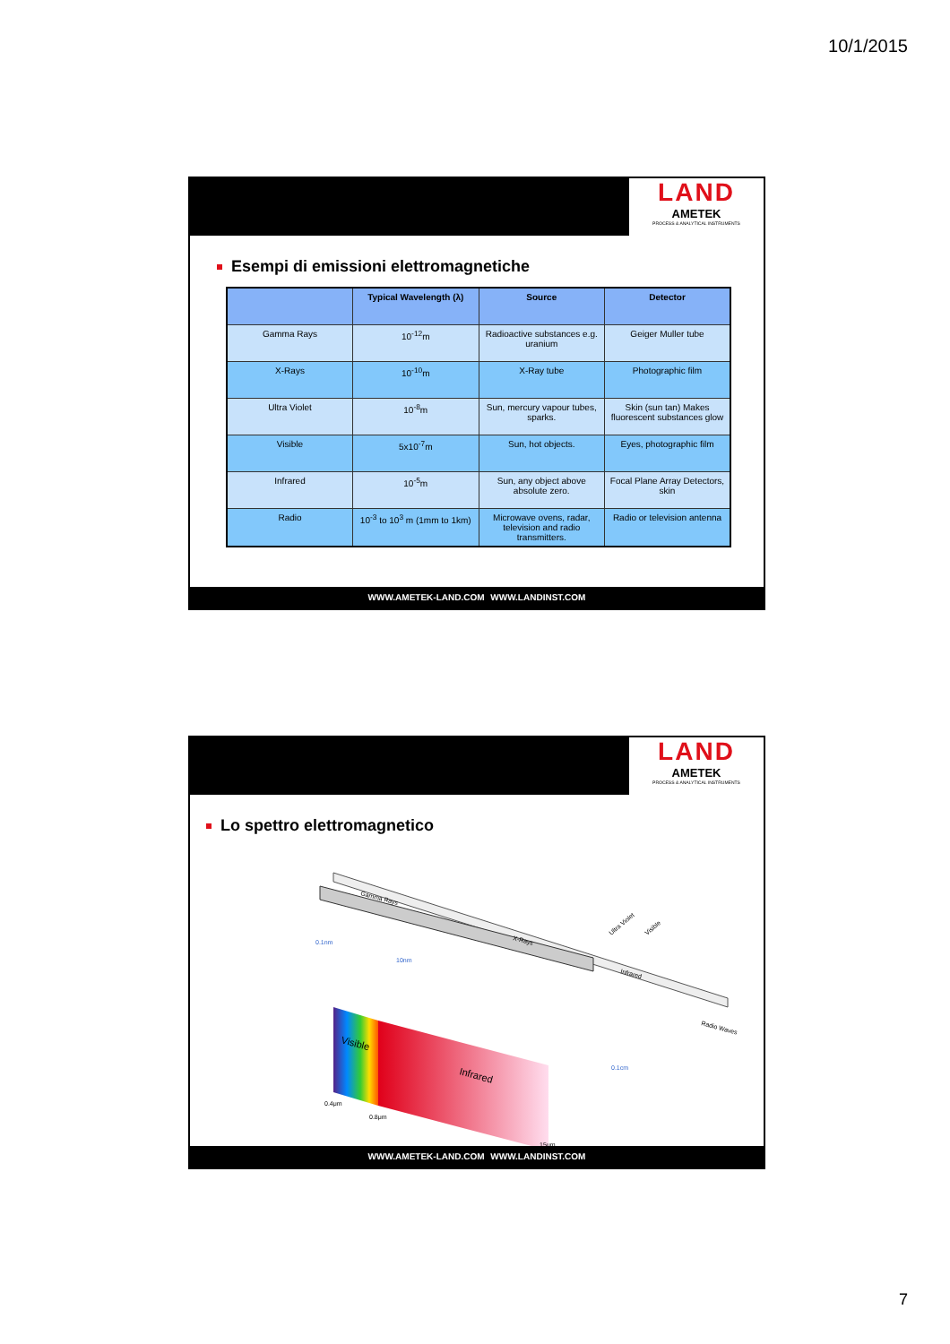10/1/2015
LAND
AMETEK
PROCESS & ANALYTICAL INSTRUMENTS
Esempi di emissioni elettromagnetiche
| | Typical Wavelength (λ) | Source | Detector |
| --- | --- | --- | --- |
| Gamma Rays | 10<sup>-12</sup>m | Radioactive substances e.g. uranium | Geiger Muller tube |
| X-Rays | 10<sup>-10</sup>m | X-Ray tube | Photographic film |
| Ultra Violet | 10<sup>-8</sup>m | Sun, mercury vapour tubes, sparks. | Skin (sun tan) Makes fluorescent substances glow |
| Visible | 5x10<sup>-7</sup>m | Sun, hot objects. | Eyes, photographic film |
| Infrared | 10<sup>-5</sup>m | Sun, any object above absolute zero. | Focal Plane Array Detectors, skin |
| Radio | 10<sup>-3</sup> to 10<sup>3</sup> m (1mm to 1km) | Microwave ovens, radar, television and radio transmitters. | Radio or television antenna |
WWW.AMETEK-LAND.COM WWW.LANDINST.COM
LAND
AMETEK
PROCESS & ANALYTICAL INSTRUMENTS
Lo spettro elettromagnetico
Gamma Rays
X-Rays
Infrared
Ultra Violet
Visible
Radio Waves
0.1nm
10nm
0.1cm
Visible
Infrared
0.4μm
0.8μm
15μm
WWW.AMETEK-LAND.COM WWW.LANDINST.COM
7